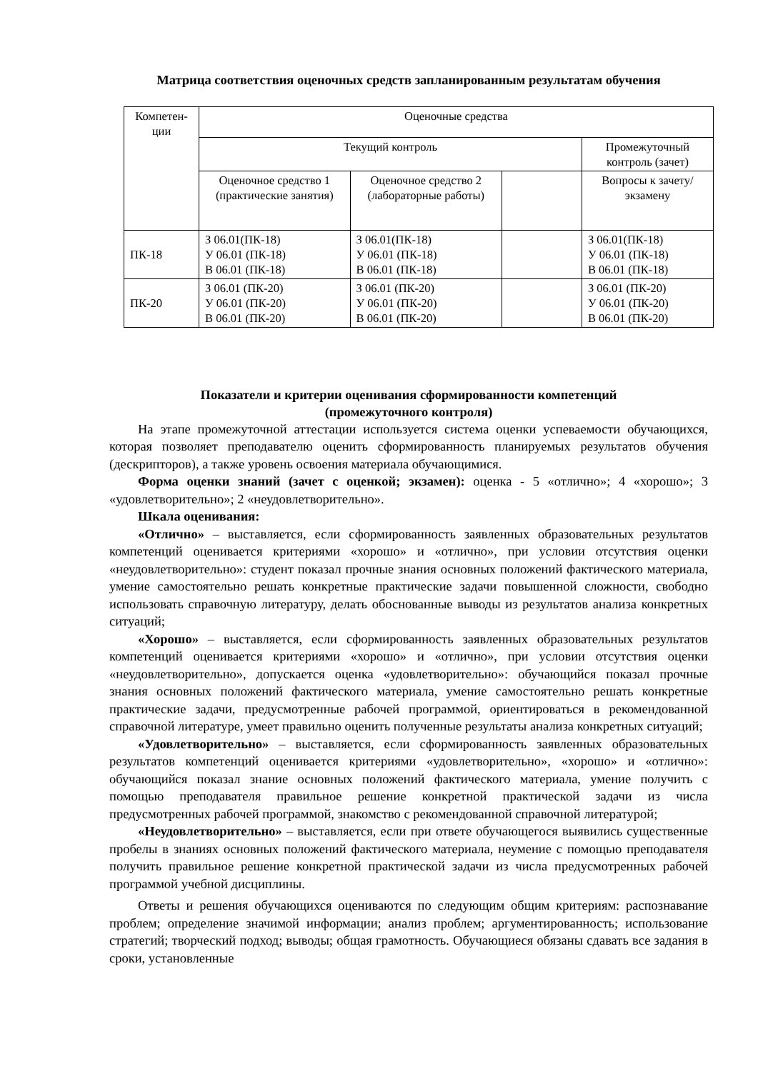Матрица соответствия оценочных средств запланированным результатам обучения
| Компетен-ции | Оценочные средства | | | |
| | Текущий контроль | | | Промежуточный контроль (зачет) |
| | Оценочное средство 1 (практические занятия) | Оценочное средство 2 (лабораторные работы) | | Вопросы к зачету/экзамену |
| ПК-18 | З 06.01(ПК-18) У 06.01 (ПК-18) В 06.01 (ПК-18) | З 06.01(ПК-18) У 06.01 (ПК-18) В 06.01 (ПК-18) | | З 06.01(ПК-18) У 06.01 (ПК-18) В 06.01 (ПК-18) |
| ПК-20 | З 06.01 (ПК-20) У 06.01 (ПК-20) В 06.01 (ПК-20) | З 06.01 (ПК-20) У 06.01 (ПК-20) В 06.01 (ПК-20) | | З 06.01 (ПК-20) У 06.01 (ПК-20) В 06.01 (ПК-20) |
Показатели и критерии оценивания сформированности компетенций
(промежуточного контроля)
На этапе промежуточной аттестации используется система оценки успеваемости обучающихся, которая позволяет преподавателю оценить сформированность планируемых результатов обучения (дескрипторов), а также уровень освоения материала обучающимися.
Форма оценки знаний (зачет с оценкой; экзамен): оценка - 5 «отлично»; 4 «хорошо»; 3 «удовлетворительно»; 2 «неудовлетворительно».
Шкала оценивания:
«Отлично» – выставляется, если сформированность заявленных образовательных результатов компетенций оценивается критериями «хорошо» и «отлично», при условии отсутствия оценки «неудовлетворительно»: студент показал прочные знания основных положений фактического материала, умение самостоятельно решать конкретные практические задачи повышенной сложности, свободно использовать справочную литературу, делать обоснованные выводы из результатов анализа конкретных ситуаций;
«Хорошо» – выставляется, если сформированность заявленных образовательных результатов компетенций оценивается критериями «хорошо» и «отлично», при условии отсутствия оценки «неудовлетворительно», допускается оценка «удовлетворительно»: обучающийся показал прочные знания основных положений фактического материала, умение самостоятельно решать конкретные практические задачи, предусмотренные рабочей программой, ориентироваться в рекомендованной справочной литературе, умеет правильно оценить полученные результаты анализа конкретных ситуаций;
«Удовлетворительно» – выставляется, если сформированность заявленных образовательных результатов компетенций оценивается критериями «удовлетворительно», «хорошо» и «отлично»: обучающийся показал знание основных положений фактического материала, умение получить с помощью преподавателя правильное решение конкретной практической задачи из числа предусмотренных рабочей программой, знакомство с рекомендованной справочной литературой;
«Неудовлетворительно» – выставляется, если при ответе обучающегося выявились существенные пробелы в знаниях основных положений фактического материала, неумение с помощью преподавателя получить правильное решение конкретной практической задачи из числа предусмотренных рабочей программой учебной дисциплины.
Ответы и решения обучающихся оцениваются по следующим общим критериям: распознавание проблем; определение значимой информации; анализ проблем; аргументированность; использование стратегий; творческий подход; выводы; общая грамотность. Обучающиеся обязаны сдавать все задания в сроки, установленные